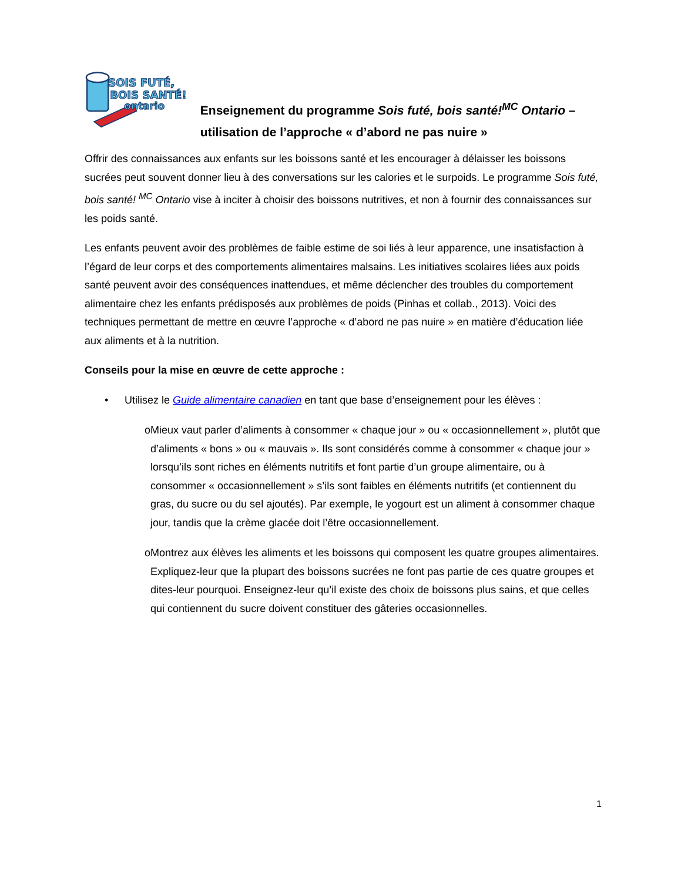SOIS FUTÉ,
BOIS SANTÉ!
ontario
Enseignement du programme Sois futé, bois santé!<sup>MC</sup> Ontario – utilisation de l’approche « d’abord ne pas nuire »
Offrir des connaissances aux enfants sur les boissons santé et les encourager à délaisser les boissons sucrées peut souvent donner lieu à des conversations sur les calories et le surpoids. Le programme Sois futé, bois santé! <sup>MC</sup> Ontario vise à inciter à choisir des boissons nutritives, et non à fournir des connaissances sur les poids santé.
Les enfants peuvent avoir des problèmes de faible estime de soi liés à leur apparence, une insatisfaction à l’égard de leur corps et des comportements alimentaires malsains. Les initiatives scolaires liées aux poids santé peuvent avoir des conséquences inattendues, et même déclencher des troubles du comportement alimentaire chez les enfants prédisposés aux problèmes de poids (Pinhas et collab., 2013). Voici des techniques permettant de mettre en œuvre l’approche « d’abord ne pas nuire » en matière d’éducation liée aux aliments et à la nutrition.
Conseils pour la mise en œuvre de cette approche :
• Utilisez le Guide alimentaire canadien en tant que base d’enseignement pour les élèves :
o Mieux vaut parler d’aliments à consommer « chaque jour » ou « occasionnellement », plutôt que d’aliments « bons » ou « mauvais ». Ils sont considérés comme à consommer « chaque jour » lorsqu’ils sont riches en éléments nutritifs et font partie d’un groupe alimentaire, ou à consommer « occasionnellement » s’ils sont faibles en éléments nutritifs (et contiennent du gras, du sucre ou du sel ajoutés). Par exemple, le yogourt est un aliment à consommer chaque jour, tandis que la crème glacée doit l’être occasionnellement.
o Montrez aux élèves les aliments et les boissons qui composent les quatre groupes alimentaires. Expliquez-leur que la plupart des boissons sucrées ne font pas partie de ces quatre groupes et dites-leur pourquoi. Enseignez-leur qu’il existe des choix de boissons plus sains, et que celles qui contiennent du sucre doivent constituer des gâteries occasionnelles.
1